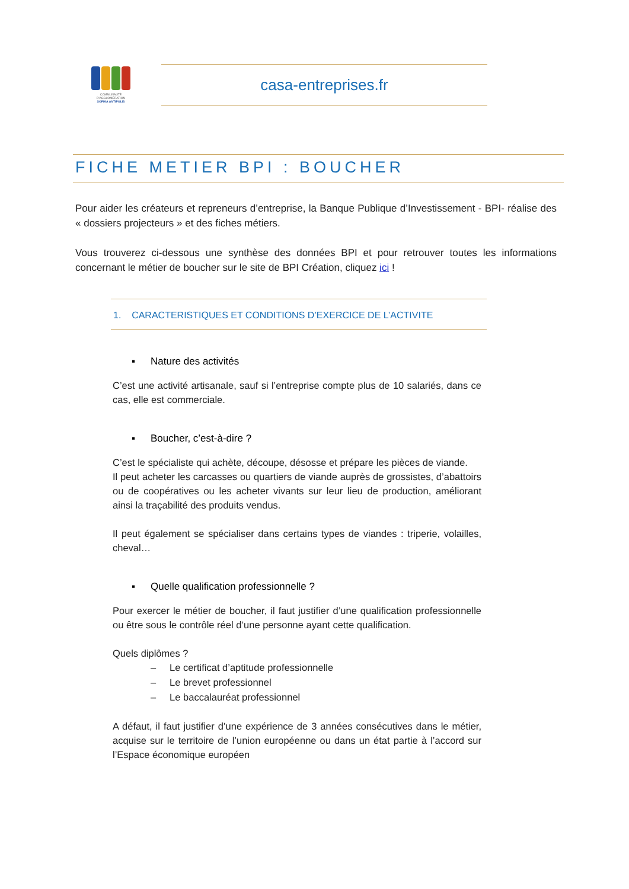COMMUNAUTÉ
D'AGGLOMÉRATION
SOPHIA ANTIPOLIS
casa-entreprises.fr
FICHE METIER BPI : BOUCHER
Pour aider les créateurs et repreneurs d’entreprise, la Banque Publique d’Investissement - BPI- réalise des « dossiers projecteurs » et des fiches métiers.
Vous trouverez ci-dessous une synthèse des données BPI et pour retrouver toutes les informations concernant le métier de boucher sur le site de BPI Création, cliquez ici !
1. CARACTERISTIQUES ET CONDITIONS D’EXERCICE DE L’ACTIVITE
▪ Nature des activités
C’est une activité artisanale, sauf si l’entreprise compte plus de 10 salariés, dans ce cas, elle est commerciale.
▪ Boucher, c’est-à-dire ?
C’est le spécialiste qui achète, découpe, désosse et prépare les pièces de viande.
Il peut acheter les carcasses ou quartiers de viande auprès de grossistes, d’abattoirs ou de coopératives ou les acheter vivants sur leur lieu de production, améliorant ainsi la traçabilité des produits vendus.
Il peut également se spécialiser dans certains types de viandes : triperie, volailles, cheval…
▪ Quelle qualification professionnelle ?
Pour exercer le métier de boucher, il faut justifier d’une qualification professionnelle ou être sous le contrôle réel d’une personne ayant cette qualification.
Quels diplômes ?
– Le certificat d’aptitude professionnelle
– Le brevet professionnel
– Le baccalauréat professionnel
A défaut, il faut justifier d’une expérience de 3 années consécutives dans le métier, acquise sur le territoire de l’union européenne ou dans un état partie à l’accord sur l’Espace économique européen